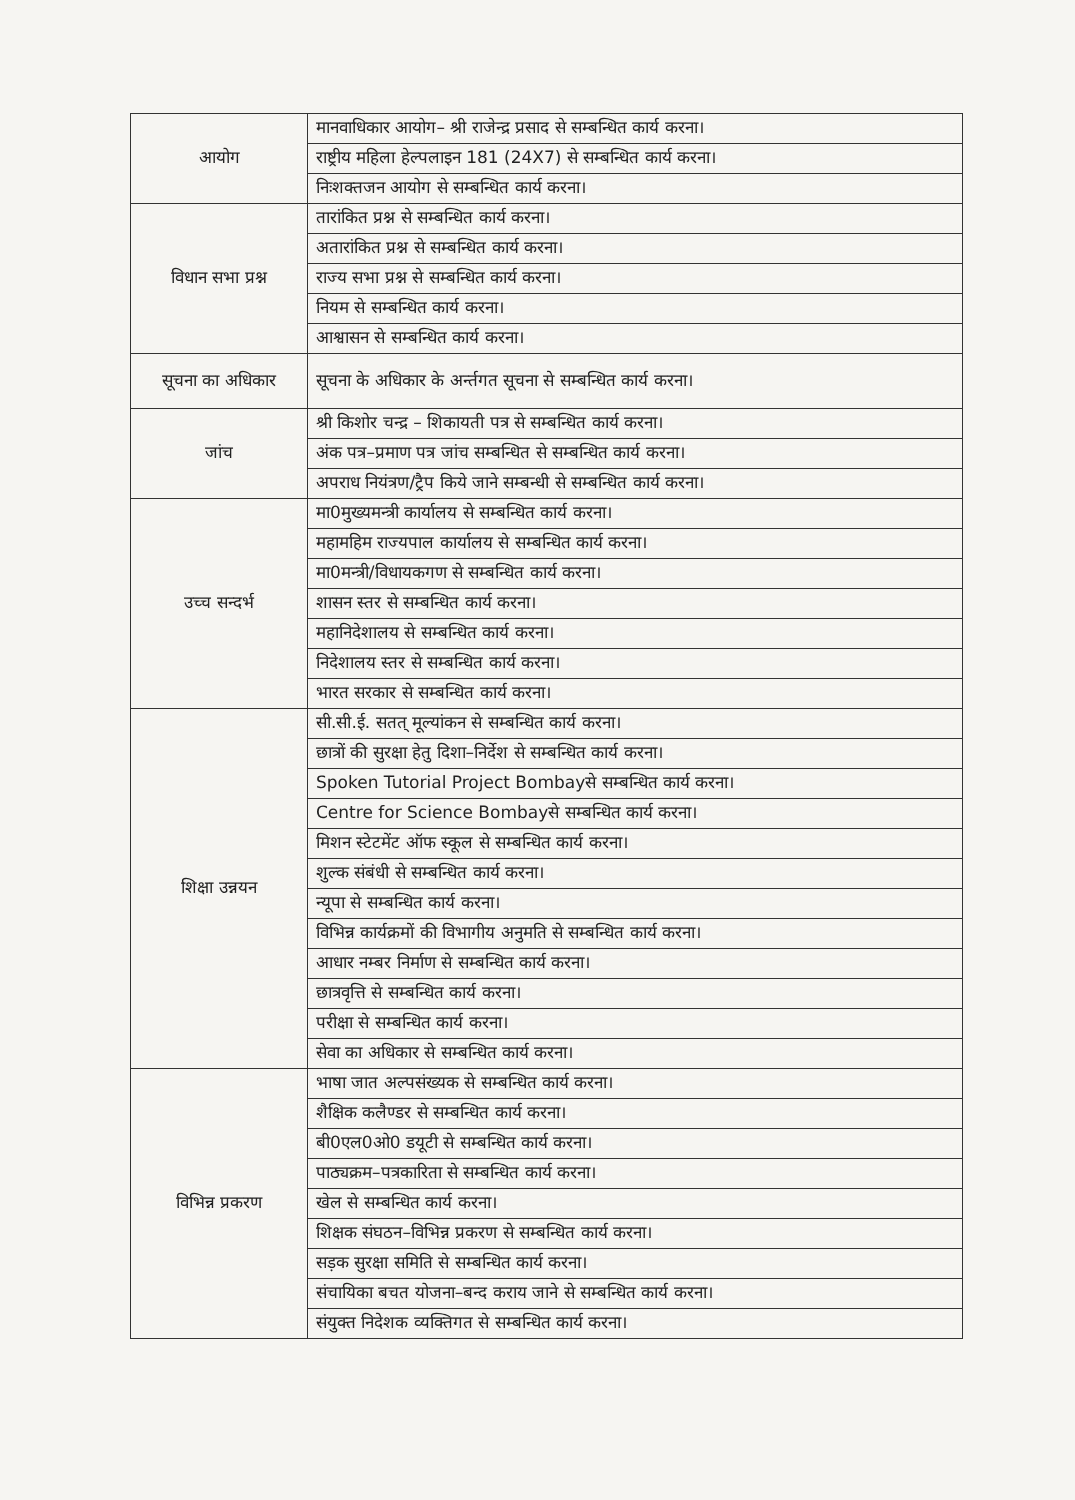| आयोग | मानवाधिकार आयोग– श्री राजेन्द्र प्रसाद से सम्बन्धित कार्य करना। |
| | राष्ट्रीय महिला हेल्पलाइन 181 (24X7) से सम्बन्धित कार्य करना। |
| | निःशक्तजन आयोग से सम्बन्धित कार्य करना। |
| विधान सभा प्रश्न | तारांकित प्रश्न से सम्बन्धित कार्य करना। |
| | अतारांकित प्रश्न से सम्बन्धित कार्य करना। |
| | राज्य सभा प्रश्न से सम्बन्धित कार्य करना। |
| | नियम से सम्बन्धित कार्य करना। |
| | आश्वासन से सम्बन्धित कार्य करना। |
| सूचना का अधिकार | सूचना के अधिकार के अर्न्तगत सूचना से सम्बन्धित कार्य करना। |
| जांच | श्री किशोर चन्द्र – शिकायती पत्र से सम्बन्धित कार्य करना। |
| | अंक पत्र–प्रमाण पत्र जांच सम्बन्धित से सम्बन्धित कार्य करना। |
| | अपराध नियंत्रण/ट्रैप किये जाने सम्बन्धी से सम्बन्धित कार्य करना। |
| उच्च सन्दर्भ | मा0मुख्यमन्त्री कार्यालय से सम्बन्धित कार्य करना। |
| | महामहिम राज्यपाल कार्यालय से सम्बन्धित कार्य करना। |
| | मा0मन्त्री/विधायकगण से सम्बन्धित कार्य करना। |
| | शासन स्तर से सम्बन्धित कार्य करना। |
| | महानिदेशालय से सम्बन्धित कार्य करना। |
| | निदेशालय स्तर से सम्बन्धित कार्य करना। |
| | भारत सरकार से सम्बन्धित कार्य करना। |
| शिक्षा उन्नयन | सी.सी.ई. सतत् मूल्यांकन से सम्बन्धित कार्य करना। |
| | छात्रों की सुरक्षा हेतु दिशा–निर्देश से सम्बन्धित कार्य करना। |
| | Spoken Tutorial Project Bombayसे सम्बन्धित कार्य करना। |
| | Centre for Science Bombayसे सम्बन्धित कार्य करना। |
| | मिशन स्टेटमेंट ऑफ स्कूल से सम्बन्धित कार्य करना। |
| | शुल्क संबंधी से सम्बन्धित कार्य करना। |
| | न्यूपा से सम्बन्धित कार्य करना। |
| | विभिन्न कार्यक्रमों की विभागीय अनुमति से सम्बन्धित कार्य करना। |
| | आधार नम्बर निर्माण से सम्बन्धित कार्य करना। |
| | छात्रवृत्ति से सम्बन्धित कार्य करना। |
| | परीक्षा से सम्बन्धित कार्य करना। |
| | सेवा का अधिकार से सम्बन्धित कार्य करना। |
| विभिन्न प्रकरण | भाषा जात अल्पसंख्यक से सम्बन्धित कार्य करना। |
| | शैक्षिक कलैण्डर से सम्बन्धित कार्य करना। |
| | बी0एल0ओ0 डयूटी से सम्बन्धित कार्य करना। |
| | पाठ्यक्रम–पत्रकारिता से सम्बन्धित कार्य करना। |
| | खेल से सम्बन्धित कार्य करना। |
| | शिक्षक संघठन–विभिन्न प्रकरण से सम्बन्धित कार्य करना। |
| | सड़क सुरक्षा समिति से सम्बन्धित कार्य करना। |
| | संचायिका बचत योजना–बन्द कराय जाने से सम्बन्धित कार्य करना। |
| | संयुक्त निदेशक व्यक्तिगत से सम्बन्धित कार्य करना। |